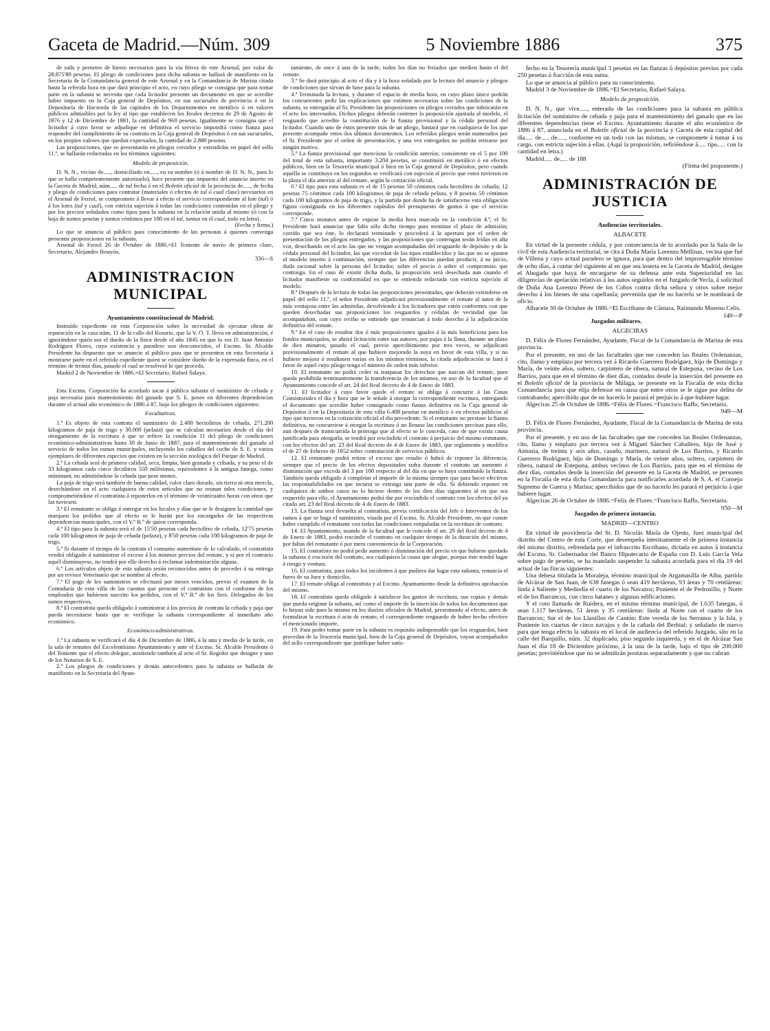Gaceta de Madrid.—Núm. 309 5 Noviembre 1886 375
de rails y pernetes de hierro necesarios para la vía férrea de este Arsenal, por valor de 28.875'80 pesetas. El pliego de condiciones para dicha subasta se hallará de manifiesto en la Secretaría de la Comandancia general de este Arsenal y en la Comandancia de Marina citada hasta la referida hora en que dará principio el acto, en cuyo pliego se consigna que para tomar parte en la subasta se necesita que cada licitador presente un documento en que se acredite haber impuesto en la Caja general de Depósitos, en sus sucursales de provincia ó en la Depositaría de Hacienda de las capitales de los Departamentos en metálico ó en valores públicos admisibles por la ley al tipo que establecen los Reales decretos de 29 de Agosto de 1876 y 12 de Diciembre de 1881, la cantidad de 960 pesetas. Igualmente se consigna que el licitador á cuyo favor se adjudique en definitiva el servicio impondrá como fianza para responder del cumplimiento de su contrata en la Caja general de Depósitos ó en sus sucursales, en los propios valores que quedan expresados, la cantidad de 2.880 pesetas.
Las proposiciones, que se presentarán en pliegos cerrados y extendidas en papel del sello 11.º, se hallarán redactadas en los términos siguientes:
Modelo de proposición.
D. N. N., vecino de....., domiciliado en....., en su nombre (ó á nombre de D. N. N., para lo que se halla competentemente autorizado), hace presente que impuesto del anuncio inserto en la Gaceta de Madrid, núm..... de tal fecha ó en el Boletín oficial de la provincia de....., de fecha y pliego de condiciones para contratar (materiales ó efectos de tal ó cual clase) necesarios en el Arsenal de Ferrol, se compromete á llevar á efecto el servicio correspondiente al lote (tal) ó á los lotes (tal y cual), con estricta sujeción á todas las condiciones contenidas en el pliego y por los precios señalados como tipos para la subasta en la relación unida al mismo (ó con la baja de tantas pesetas y tantos céntimos por 100 en el tal, tantas en el cual, todo en letra).
(Fecha y firma.)
Lo que se anuncia al público para conocimiento de las personas á quienes convenga presentar proposiciones en la subasta.
Arsenal de Ferrol 26 de Octubre de 1886.=El Teniente de navío de primera clase, Secretario, Alejandro Bouyón.
336—S
ADMINISTRACION MUNICIPAL
Ayuntamiento constitucional de Madrid.
Instruído expediente en esta Corporación sobre la necesidad de ejecutar obras de reparación en la casa núm. 11 de la calle del Rosario, que la V. O. T. lleva en administración, é ignorándose quién sea el dueño de la finca desde el año 1845 en que lo era D. Juan Antonio Rodríguez Flores, cuya existencia y paradero son desconocidos, el Excmo. Sr. Alcalde Presidente ha dispuesto que se anuncie al público para que se presenten en esta Secretaría á mostrarse parte en el referido expediente quien se considere dueño de la expresada finca, en el término de treinta días, pasado el cual se resolverá lo que proceda.
Madrid 2 de Noviembre de 1886.=El Secretario, Rafael Salaya.
Esta Excma. Corporación ha acordado sacar á pública subasta el suministro de cebada y paja necesaria para mantenimiento del ganado que S. E. posee en diferentes dependencias durante el actual año económico de 1886 á 87, bajo los pliegos de condiciones siguientes:
Facultativas.
1.ª Es objeto de esta contrata el suministro de 2.400 hectolitros de cebada, 271.200 kilogramos de paja de trigo y 30.000 (pelaza) que se calculan necesarios desde el día del otorgamiento de la escritura á que se refiere la condición 11 del pliego de condiciones económico-administrativas hasta 30 de Junio de 1887, para el mantenimiento del ganado al servicio de todos los ramos municipales, incluyendo los caballos del coche de S. E. y varios ejemplares de diferentes especies que existen en la sección zoológica del Parque de Madrid.
2.ª La cebada será de primera calidad, seca, limpia, bien granada y cribada, y su peso el de 33 kilogramos cada cinco decalitros 550 milésimas, equivalentes á la antigua fanega, como mínimum, no admitiéndose la cebada que pese menos.
La paja de trigo será también de buena calidad, color claro dorado, sin tierra ni otra mezcla, desechándose en el acto cualquiera de estos artículos que no reunan tales condiciones, y comprometiéndose el contratista á reponerlos en el término de veinticuatro horas con otros que las tuviesen.
3.ª El rematante se obliga á entregar en los locales y días que se le designen la cantidad que marquen los pedidos que al efecto se le harán por los encargados de las respectivas dependencias municipales, con el V.º B.º de quien corresponda.
4.ª El tipo para la subasta será el de 15'50 pesetas cada hectolitro de cebada, 12'75 pesetas cada 100 kilogramos de paja de cebada (pelaza), y 8'50 pesetas cada 100 kilogramos de paja de trigo.
5.ª Si durante el tiempo de la contrata el consumo aumentase de lo calculado, el contratista vendrá obligado á suministrar el exceso á los mismos precios del remate, y si por el contrario aquél disminuyese, no tendrá por ello derecho á reclamar indemnización alguna.
6.ª Los artículos objeto de esta subasta serán reconocidos antes de proceder á su entrega por un revisor Veterinario que se nombre al efecto.
7.ª El pago de los suministros se efectuará por meses vencidos, previo el examen de la Contaduría de esta villa de las cuentas que presente el contratista con el conforme de los empleados que hubiesen suscrito los pedidos, con el V.º B.º de los Sres. Delegados de los ramos respectivos.
8.ª El contratista queda obligado á suministrar á los precios de contrata la cebada y paja que pueda necesitarse hasta que se verifique la subasta correspondiente al inmediato año económico.
Económico-administrativas.
1.ª La subasta se verificará el día 4 de Diciembre de 1886, á la una y media de la tarde, en la sala de remates del Excelentísimo Ayuntamiento y ante el Excmo. Sr. Alcalde Presidente ó del Teniente que el efecto delegue, asistiendo también al acto el Sr. Regidor que designe y uno de los Notarios de S. E.
2.ª Los pliegos de condiciones y demás antecedentes para la subasta se hallarán de manifiesto en la Secretaría del Ayun-
tamiento, de once á una de la tarde, todos los días no feriados que medien hasta el del remate.
3.ª Se dará principio al acto el día y á la hora señalada por la lectura del anuncio y pliegos de condiciones que sirvan de base para la subasta.
4.ª Terminada la lectura, y durante el espacio de media hora, en cuyo plazo único podrán los concurrentes pedir las explicaciones que estimen necesarias sobre las condiciones de la subasta, se entregarán al Sr. Presidente las proposiciones en pliegos cerrados que rubricarán en el acto los interesados. Dichos pliegos deberán contener la proposición ajustada al modelo, el resguardo que acredite la constitución de la fianza provisional y la cédula personal del licitador. Cuando uno de éstos presente más de un pliego, bastará que en cualquiera de los que presente acompañe estos dos últimos documentos. Los referidos pliegos serán numerados por el Sr. Presidente por el orden de presentación; y una vez entregados no podrán retirarse por ningún motivo.
5.ª La fianza provisional que menciona la condición anterior, consistente en el 5 por 100 del total de esta subasta, importante 3.204 pesetas, se constituirá en metálico ó en efectos públicos, bien en la Tesorería municipal ó bien en la Caja general de Depósitos; pero cuando aquélla se constituya en los segundos se verificará con sujeción al precio que estos tuvieron en la plaza el día anterior al del remate, según la cotización oficial.
6.ª El tipo para esta subasta es el de 15 pesetas 50 céntimos cada hectolitro de cebada; 12 pesetas 75 céntimos cada 100 kilogramos de paja de cebada pelaza, y 8 pesetas 50 céntimos cada 100 kilogramos de paja de trigo, y la partida por donde ha de satisfacerse esta obligación figura consignada en los diferentes capítulos del presupuesto de gastos á que el servicio corresponde.
7.ª Cinco minutos antes de espirar la media hora marcada en la condición 4.ª, el Sr. Presidente hará anunciar que falta sólo dicho tiempo para terminar el plazo de admisión; corrido que sea éste, lo declarará terminado y procederá á la apertura por el orden de presentación de los pliegos entregados, y las proposiciones que contengan serán leídas en alta voz, desechando en el acto las que no vengan acompañadas del resguardo de depósito y de la cédula personal del licitador, las que excedan de los tipos establecidos y las que no se ajusten al modelo inserto á continuación, siempre que las diferencias puedan producir, á su juicio, duda racional sobre la persona del licitador, sobre el precio ó sobre el compromiso que contraiga. En el caso de existir dicha duda, la proposición será desechada aun cuando el licitador manifieste su conformidad en que se entienda redactada con estricta sujeción al modelo.
8.ª Después de la lectura de todas las proposiciones presentadas, que deberán extenderse en papel del sello 11.º, el señor Presidente adjudicará provisionalmente el remate al autor de la más ventajosa entre las admitidas, devolviendo á los licitadores que estén conformes con que queden desechadas sus proposiciones los resguardos y cédulas de vecindad que las acompañaban, con cuyo recibo se entiende que renuncian á todo derecho á la adjudicación definitiva del remate.
9.ª En el caso de resultar dos ó más proposiciones iguales á la más beneficiosa para los fondos municipales, se abrirá licitación entre sus autores, por pujas á la llana, durante un plazo de diez minutos; pasado el cual, previo apercibimiento por tres veces, se adjudicará provisionalmente el remate al que hubiere mejorado la suya en favor de esta villa, y si no hubiere mejora ó resultasen varias en los mismos términos, la citada adjudicación se hará á favor de aquel cuyo pliego tenga el número de orden más inferior.
10. El rematante no podrá ceder ni traspasar los derechos que nazcan del remate, pues queda prohibida terminantemente la transferencia de los mismos, en uso de la facultad que al Ayuntamiento concede el art. 24 del Real decreto de 4 de Enero de 1883.
11. El licitador á cuyo favor quede el remate se obliga á concurrir á las Casas Consistoriales el día y hora que se le señale á otorgar la correspondiente escritura, entregando el documento que acredite haber consignado como fianza definitiva en la Caja general de Depósitos ó en la Depositaría de esta villa 6.408 pesetas en metálico ó en efectos públicos al tipo que tuvieron en la cotización oficial el día precedente. Si el rematante no prestase la fianza definitiva, no concurriese á otorgar la escritura ó no llenase las condiciones precisas para ello, aun después de transcurrida la prórroga que al efecto se le conceda, caso de que exista causa justificada para otorgarla, se tendrá por rescindido el contrato á perjuicio del mismo rematante, con los efectos del art. 23 del Real decreto de 4 de Enero de 1883, que reglamenta y modifica el de 27 de Febrero de 1852 sobre contratación de servicios públicos.
12. El rematante podrá retirar el exceso que resulte ó habrá de reponer la diferencia, siempre que el precio de los efectos depositados sufra durante el contrato un aumento ó disminución que exceda del 3 por 100 respecto al del día en que se haya constituído la fianza. También queda obligado á completar el importe de la misma siempre que para hacer efectivas las responsabilidades en que incurra se extraiga una parte de ella. Si debiendo reponer en cualquiera de ambos casos no lo hiciese dentro de los diez días siguientes al en que sea requerido para ello, el Ayuntamiento podrá dar por rescindido el contrato con los efectos del ya citado art. 23 del Real decreto de 4 de Enero de 1883.
13. La fianza será devuelta al contratista, previa certificación del Jefe ó Interventor de los ramos á que se haga el suministro, visada por el Excmo. Sr. Alcalde Presidente, en que conste haber cumplido el rematante con todas las condiciones estipuladas en la escritura de contrato.
14. El Ayuntamiento, usando de la facultad que le concede el art. 29 del Real decreto de 4 de Enero de 1883, podrá rescindir el contrato en cualquier tiempo de la duración del mismo, por faltas del rematante ó por mera conveniencia de la Corporación.
15. El contratista no podrá pedir aumento ó disminución del precio en que hubiese quedado la subasta ó rescisión del contrato, sea cualquiera la causa que alegue, porque éste tendrá lugar á riesgo y ventura.
16. El contratista, para todos los incidentes á que pudiera dar lugar esta subasta, renuncia el fuero de su Juez y domicilio.
17. El remate obliga al contratista y al Excmo. Ayuntamiento desde la definitiva aprobación del mismo.
18. El contratista queda obligado á satisfacer los gastos de escritura, sus copias y demás que pueda originar la subasta, así como el importe de la inserción de todos los documentos que lo hayan sido para la misma en los diarios oficiales de Madrid, presentando al efecto, antes de formalizar la escritura ó acta de remate, el correspondiente resguardo de haber hecho efectivo el mencionado importe.
19. Para poder tomar parte en la subasta es requisito indispensable que los resguardos, bien procedan de la Tesorería municipal, bien de la Caja general de Depósitos, vayan acompañados del sello correspondiente que justifique haber satis-
fecho en la Tesorería municipal 3 pesetas en las fianzas ó depósitos previos por cada 250 pesetas ó fracción de esta suma.
Lo que se anuncia al público para su conocimiento.
Madrid 3 de Noviembre de 1886.=El Secretario, Rafael Salaya.
Modelo de proposición.
D. N. N., que vive....., enterado de las condiciones para la subasta en pública licitación del suministro de cebada y paja para el mantenimiento del ganado que en las diferentes dependencias tiene el Excmo. Ayuntamiento durante el año económico de 1886 á 87, anunciada en el Boletín oficial de la provincia y Gaceta de esta capital del día..... de..... de....., conforme en un todo con las mismas, se compromete á tomar á su cargo, con estricta sujeción á ellas. (Aquí la proposición, refiriéndose á..... tipo..... con la cantidad en letra.)
Madrid..... de..... de 188
(Firma del proponente.)
ADMINISTRACIÓN DE JUSTICIA
Audiencias territoriales.
ALBACETE
En virtud de la presente cédula, y por consecuencia de lo acordado por la Sala de lo civil de esta Audiencia territorial, se cita á Doña María Lorenzo Mellinas, vecina que fué de Villena y cuyo actual paradero se ignora, para que dentro del improrrogable término de ocho días, á contar del siguiente al en que sea inserta en la Gaceta de Madrid, designe el Abogado que haya de encargarse de su defensa ante esta Superioridad en las diligencias de apelación relativas á los autos seguidos en el Juzgado de Yecla, á solicitud de Doña Ana Lorenzo Pérez de los Cobos contra dicha señora y otros sobre mejor derecho á los bienes de una capellanía; prevenida que de no hacerlo se le nombrará de oficio.
Albacete 30 de Octubre de 1886.=El Escribano de Cámara, Raimundo Moreno Celis. 149—P
Juzgados militares.
ALGECIRAS
D. Félix de Flores Fernández, Ayudante, Fiscal de la Comandancia de Marina de esta provincia.
Por el presente, en uso de las facultades que me conceden las Reales Ordenanzas, cito, llamo y emplazo por tercera vez á Ricardo Guerrero Rodríguez, hijo de Domingo y María, de veinte años, soltero, carpintero de ribera, natural de Estepona, vecino de Los Barrios, para que en el término de diez días, contados desde la inserción del presente en el Boletín oficial de la provincia de Málaga, se presente en la Fiscalía de esta dicha Comandancia para que elija defensor en causa que entre otros se le sigue por delito de contrabando; apercibido que de no hacerlo le parará el perjuicio á que hubiere lugar.
Algeciras 25 de Octubre de 1886.=Félix de Flores.=Francisco Raffo, Secretario. 949—M
D. Félix de Flores Fernández, Ayudante, Fiscal de la Comandancia de Marina de esta provincia.
Por el presente, y en uso de las facultades que me conceden las Reales Ordenanzas, cito, llamo y emplazo por tercera vez á Miguel Sánchez Caballero, hijo de José y Antonia, de treinta y seis años, casado, marinero, natural de Los Barrios, y Ricardo Guerrero Rodríguez, hijo de Domingo y María, de veinte años, soltero, carpintero de ribera, natural de Estepona, ambos vecinos de Los Barrios, para que en el término de diez días, contados desde la inserción del presente en la Gaceta de Madrid, se personen en la Fiscalía de esta dicha Comandancia para notificarles acordada de S. A. el Consejo Supremo de Guerra y Marina; apercibidos que de no hacerlo les parará el perjuicio á que hubiere lugar.
Algeciras 26 de Octubre de 1886.=Felix de Flores.=Francisco Raffo, Secretario. 950—M
Juzgados de primera instancia.
MADRID—CENTRO
En virtud de providencia del Sr. D. Nicolás María de Ojesto, Juez municipal del distrito del Centro de esta Corte, que desempeña interinamente el de primera instancia del mismo distrito, refrendada por el infrascrito Escribano, dictada en autos á instancia del Excmo. Sr. Gobernador del Banco Hipotecario de España con D. Luis García Vela sobre pago de pesetas, se ha mandado suspender la subasta acordada para el día 19 del actual de las fincas siguientes:
Una dehesa titulada la Moraleja, término municipal de Argamasilla de Alba, partido de Alcázar de San Juan, de 638 fanegas ó sean 419 hectáreas, 93 áreas y 70 centiáreas: linda á Saliente y Mediodía el cuarto de los Navazos; Poniente el de Pedrosillo, y Norte el de los Barrancos, con cinco batanes y algunas edificaciones.
Y el coto llamado de Ruidera, en el mismo término municipal, de 1.635 fanegas, ó sean 1.117 hectáreas, 51 áreas y 35 centiáreas: linda al Norte con el cuarto de los Barrancos; Sur el de los Llanillos de Cantón; Este vereda de los Serranos y la Isla, y Poniente los cuartos de cinco navajos y de la cañada del Berbial; y señalado de nuevo para que tenga efecto la subasta en el local de audiencia del referido Juzgado, sito en la calle del Barquillo, núm. 32 duplicado, piso segundo izquierda, y en el de Alcázar San Juan el día 18 de Diciembre próximo, á la una de la tarde, bajo el tipo de 200.000 pesetas; previniéndose que no se admitirán posturas separadamente y que no cubran